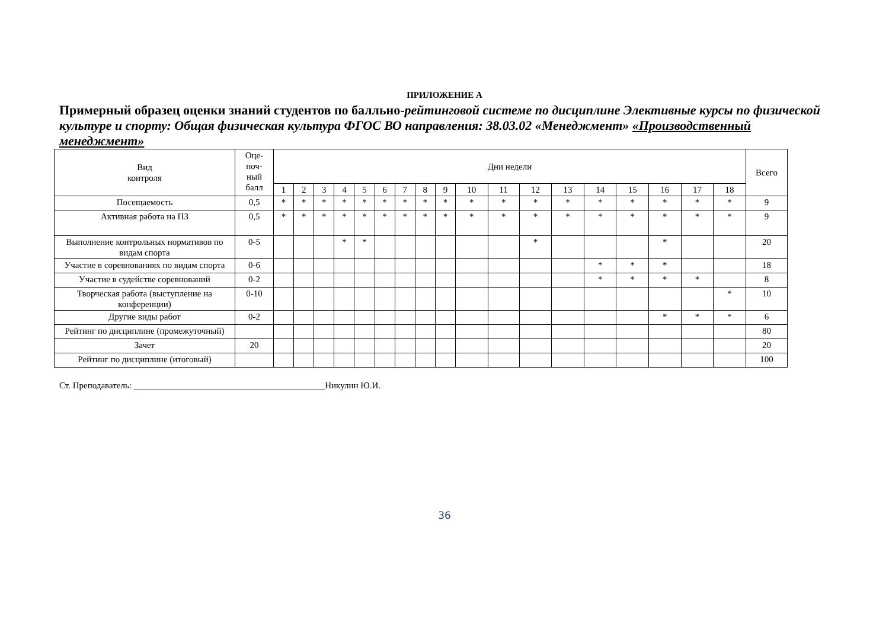ПРИЛОЖЕНИЕ А
Примерный образец оценки знаний студентов по балльно-рейтинговой системе по дисциплине Элективные курсы по физической культуре и спорту: Общая физическая культура ФГОС ВО направления: 38.03.02 «Менеджмент» «Производственный менеджмент»
| Вид контроля | Оце- ноч- ный балл | Дни недели | | | | | | | | | | | | | | | | | | Всего |
| --- | --- | --- | --- | --- | --- | --- | --- | --- | --- | --- | --- | --- | --- | --- | --- | --- | --- | --- | --- | --- |
| | | 1 | 2 | 3 | 4 | 5 | 6 | 7 | 8 | 9 | 10 | 11 | 12 | 13 | 14 | 15 | 16 | 17 | 18 | |
| Посещаемость | 0,5 | * | * | * | * | * | * | * | * | * | * | * | * | * | * | * | * | * | * | 9 |
| Активная работа на ПЗ | 0,5 | * | * | * | * | * | * | * | * | * | * | * | * | * | * | * | * | * | * | 9 |
| Выполнение контрольных нормативов по видам спорта | 0-5 | | | | * | * | | | | | | | * | | | | * | | | 20 |
| Участие в соревнованиях по видам спорта | 0-6 | | | | | | | | | | | | | | * | * | * | | | 18 |
| Участие в судействе соревнований | 0-2 | | | | | | | | | | | | | | * | * | * | * | | 8 |
| Творческая работа (выступление на конференции) | 0-10 | | | | | | | | | | | | | | | | | | * | 10 |
| Другие виды работ | 0-2 | | | | | | | | | | | | | | | | * | * | * | 6 |
| Рейтинг по дисциплине (промежуточный) | | | | | | | | | | | | | | | | | | | | 80 |
| Зачет | 20 | | | | | | | | | | | | | | | | | | | 20 |
| Рейтинг по дисциплине (итоговый) | | | | | | | | | | | | | | | | | | | | 100 |
Ст. Преподаватель: ___________________________________________Никулин Ю.И.
36